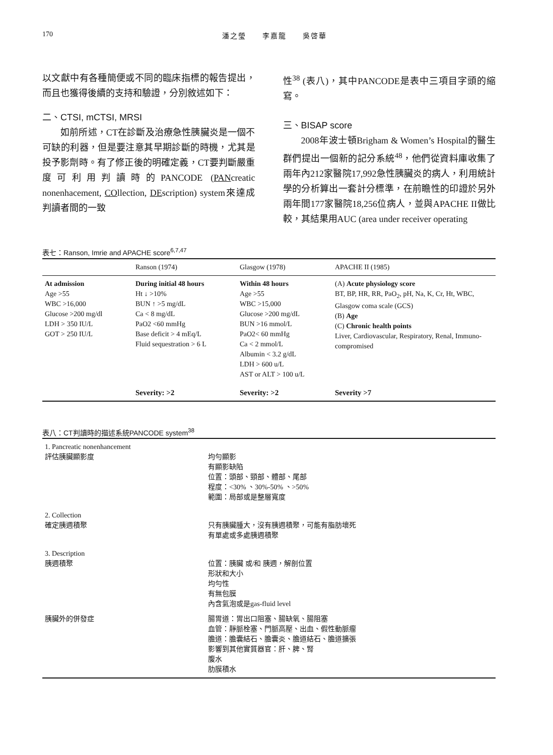170 潘之瑩　　李嘉龍　　吳啓華
以文獻中有各種簡便或不同的臨床指標的報告提出，而且也獲得後續的支持和驗證，分別敘述如下：
二、CTSI, mCTSI, MRSI
如前所述，CT在診斷及治療急性胰臟炎是一個不可缺的利器，但是要注意其早期診斷的時機，尤其是投予影劑時。有了修正後的明確定義，CT要判斷嚴重度可利用判讀時的PANCODE (PANcreatic nonenhacement, COllection, DEscription) system來達成判讀者間的一致
性<sup>38</sup> (表八)，其中PANCODE是表中三項目字頭的縮寫。
三、BISAP score
2008年波士頓Brigham & Women’s Hospital的醫生群們提出一個新的記分系統<sup>48</sup>，他們從資料庫收集了兩年內212家醫院17,992急性胰臟炎的病人，利用統計學的分析算出一套計分標準，在前瞻性的印證於另外兩年間177家醫院18,256位病人，並與APACHE II做比較，其結果用AUC (area under receiver operating
表七：Ranson, Imrie and APACHE score<sup>6,7,47</sup>
| | Ranson (1974) | Glasgow (1978) | APACHE II (1985) |
| --- | --- | --- | --- |
| At admission Age >55 WBC >16,000 Glucose >200 mg/dl LDH > 350 IU/L GOT > 250 IU/L | During initial 48 hours Ht ↓ >10% BUN ↑ >5 mg/dL Ca < 8 mg/dL PaO2 <60 mmHg Base deficit > 4 mEq/L Fluid sequestration > 6 L | Within 48 hours Age >55 WBC >15,000 Glucose >200 mg/dL BUN >16 mmol/L PaO2< 60 mmHg Ca < 2 mmol/L Albumin < 3.2 g/dL LDH > 600 u/L AST or ALT > 100 u/L | (A) Acute physiology score BT, BP, HR, RR, PaO<sub>2</sub>, pH, Na, K, Cr, Ht, WBC, Glasgow coma scale (GCS) (B) Age (C) Chronic health points Liver, Cardiovascular, Respiratory, Renal, Immuno-compromised |
| | Severity: >2 | Severity: >2 | Severity >7 |
表八：CT判讀時的描述系統PANCODE system<sup>38</sup>
| 1. Pancreatic nonenhancement 評估胰臟顯影度 | 均勻顯影 有顯影缺陷 位置：頭部、頸部、體部、尾部 程度：<30% 、30%-50% 、>50% 範圍：局部或是整層寬度 |
| 2. Collection 確定胰週積聚 | 只有胰臟腫大，沒有胰週積聚，可能有脂肪壞死 有單處或多處胰週積聚 |
| 3. Description 胰週積聚 | 位置：胰臟 或/和 胰週，解剖位置 形狀和大小 均勻性 有無包膜 內含氣泡或是gas-fluid level |
| 胰臟外的併發症 | 腸胃道：胃出口阻塞、腸缺氧、腸阻塞 血管：靜脈栓塞、門脈高壓、出血、假性動脈瘤 膽道：膽囊結石、膽囊炎、膽道結石、膽道擴張 影響到其他實質器官：肝、脾、腎 腹水 肋膜積水 |